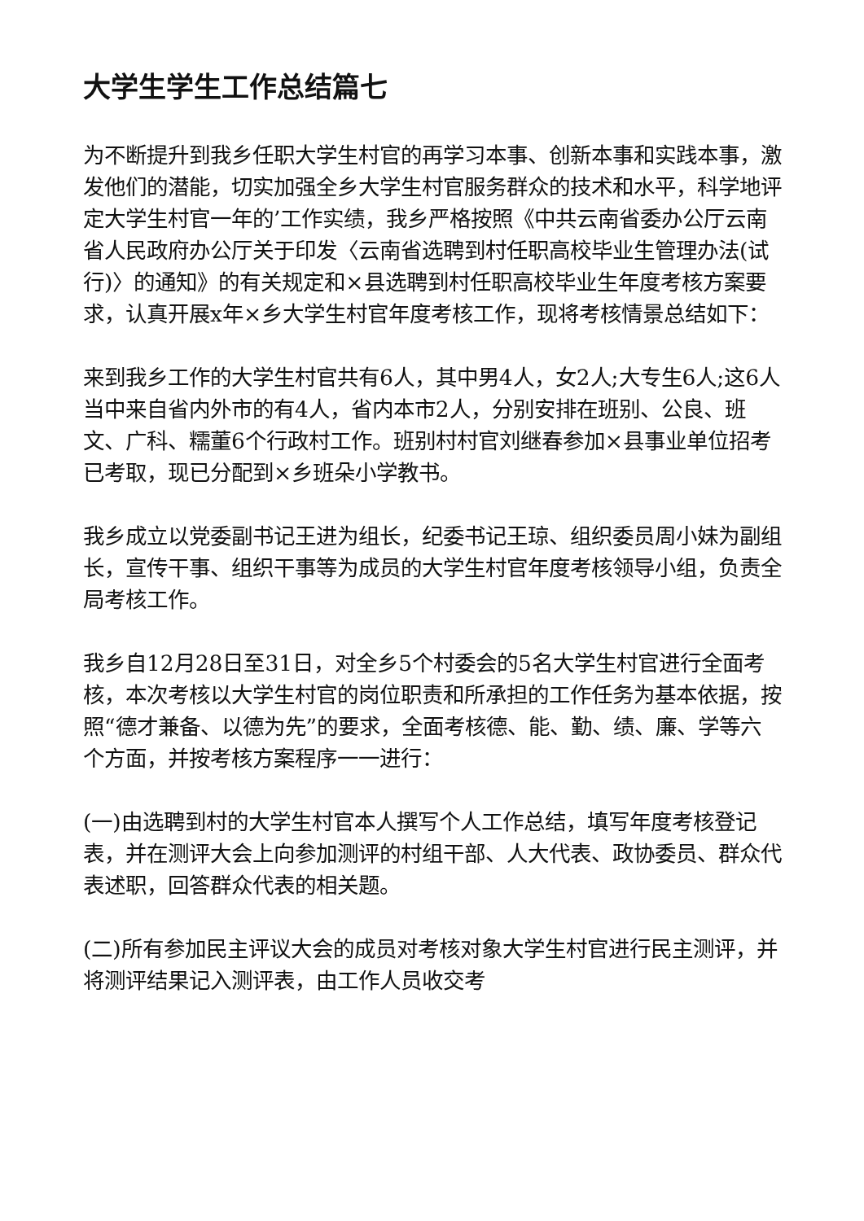大学生学生工作总结篇七
为不断提升到我乡任职大学生村官的再学习本事、创新本事和实践本事，激发他们的潜能，切实加强全乡大学生村官服务群众的技术和水平，科学地评定大学生村官一年的’工作实绩，我乡严格按照《中共云南省委办公厅云南省人民政府办公厅关于印发〈云南省选聘到村任职高校毕业生管理办法(试行)〉的通知》的有关规定和×县选聘到村任职高校毕业生年度考核方案要求，认真开展x年×乡大学生村官年度考核工作，现将考核情景总结如下：
来到我乡工作的大学生村官共有6人，其中男4人，女2人;大专生6人;这6人当中来自省内外市的有4人，省内本市2人，分别安排在班别、公良、班文、广科、糯董6个行政村工作。班别村村官刘继春参加×县事业单位招考已考取，现已分配到×乡班朵小学教书。
我乡成立以党委副书记王进为组长，纪委书记王琼、组织委员周小妹为副组长，宣传干事、组织干事等为成员的大学生村官年度考核领导小组，负责全局考核工作。
我乡自12月28日至31日，对全乡5个村委会的5名大学生村官进行全面考核，本次考核以大学生村官的岗位职责和所承担的工作任务为基本依据，按照“德才兼备、以德为先”的要求，全面考核德、能、勤、绩、廉、学等六个方面，并按考核方案程序一一进行：
(一)由选聘到村的大学生村官本人撰写个人工作总结，填写年度考核登记表，并在测评大会上向参加测评的村组干部、人大代表、政协委员、群众代表述职，回答群众代表的相关题。
(二)所有参加民主评议大会的成员对考核对象大学生村官进行民主测评，并将测评结果记入测评表，由工作人员收交考